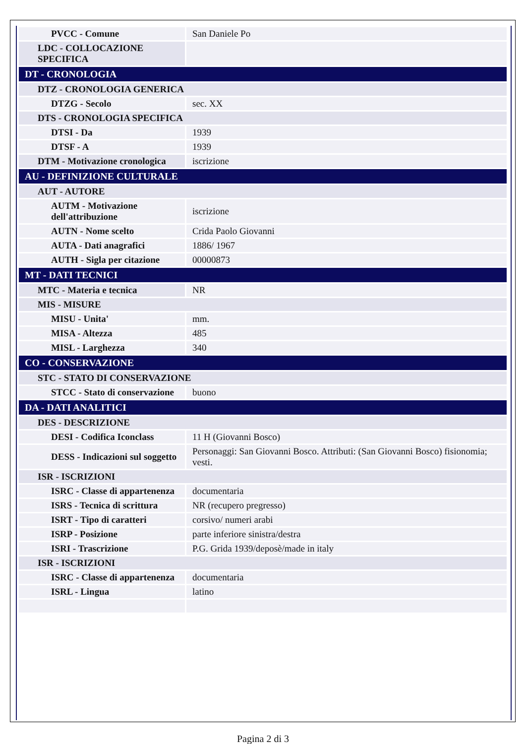| PVCC - Comune | San Daniele Po |
| LDC - COLLOCAZIONE SPECIFICA | |
| DT - CRONOLOGIA | |
| DTZ - CRONOLOGIA GENERICA | |
| DTZG - Secolo | sec. XX |
| DTS - CRONOLOGIA SPECIFICA | |
| DTSI - Da | 1939 |
| DTSF - A | 1939 |
| DTM - Motivazione cronologica | iscrizione |
| AU - DEFINIZIONE CULTURALE | |
| AUT - AUTORE | |
| AUTM - Motivazione dell'attribuzione | iscrizione |
| AUTN - Nome scelto | Crida Paolo Giovanni |
| AUTA - Dati anagrafici | 1886/ 1967 |
| AUTH - Sigla per citazione | 00000873 |
| MT - DATI TECNICI | |
| MTC - Materia e tecnica | NR |
| MIS - MISURE | |
| MISU - Unita' | mm. |
| MISA - Altezza | 485 |
| MISL - Larghezza | 340 |
| CO - CONSERVAZIONE | |
| STC - STATO DI CONSERVAZIONE | |
| STCC - Stato di conservazione | buono |
| DA - DATI ANALITICI | |
| DES - DESCRIZIONE | |
| DESI - Codifica Iconclass | 11 H (Giovanni Bosco) |
| DESS - Indicazioni sul soggetto | Personaggi: San Giovanni Bosco. Attributi: (San Giovanni Bosco) fisionomia; vesti. |
| ISR - ISCRIZIONI | |
| ISRC - Classe di appartenenza | documentaria |
| ISRS - Tecnica di scrittura | NR (recupero pregresso) |
| ISRT - Tipo di caratteri | corsivo/ numeri arabi |
| ISRP - Posizione | parte inferiore sinistra/destra |
| ISRI - Trascrizione | P.G. Grida 1939/deposè/made in italy |
| ISR - ISCRIZIONI | |
| ISRC - Classe di appartenenza | documentaria |
| ISRL - Lingua | latino |
Pagina 2 di 3